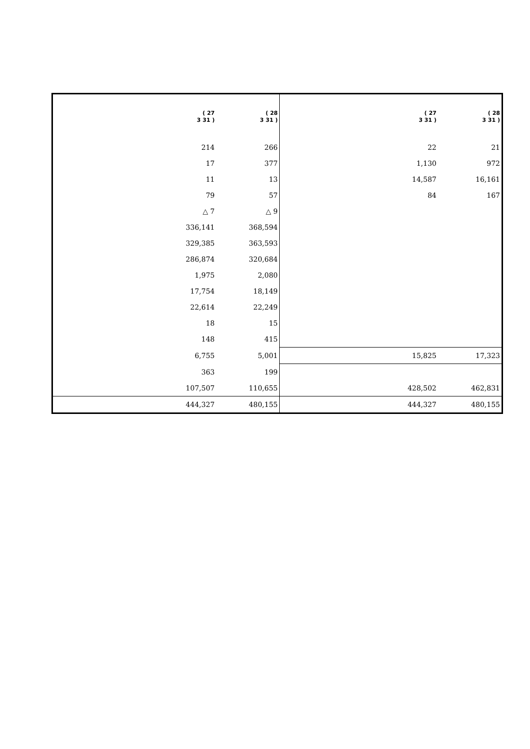| | ( 27 3 31 ) | ( 28 3 31 ) | | ( 27 3 31 ) | ( 28 3 31 ) |
| --- | --- | --- | --- | --- | --- |
| | 214 | 266 | | 22 | 21 |
| | 17 | 377 | | 1,130 | 972 |
| | 11 | 13 | | 14,587 | 16,161 |
| | 79 | 57 | | 84 | 167 |
| | △ 7 | △ 9 | | | |
| | 336,141 | 368,594 | | | |
| | 329,385 | 363,593 | | | |
| | 286,874 | 320,684 | | | |
| | 1,975 | 2,080 | | | |
| | 17,754 | 18,149 | | | |
| | 22,614 | 22,249 | | | |
| | 18 | 15 | | | |
| | 148 | 415 | | | |
| | 6,755 | 5,001 | | 15,825 | 17,323 |
| | 363 | 199 | | | |
| | 107,507 | 110,655 | | 428,502 | 462,831 |
| | 444,327 | 480,155 | | 444,327 | 480,155 |